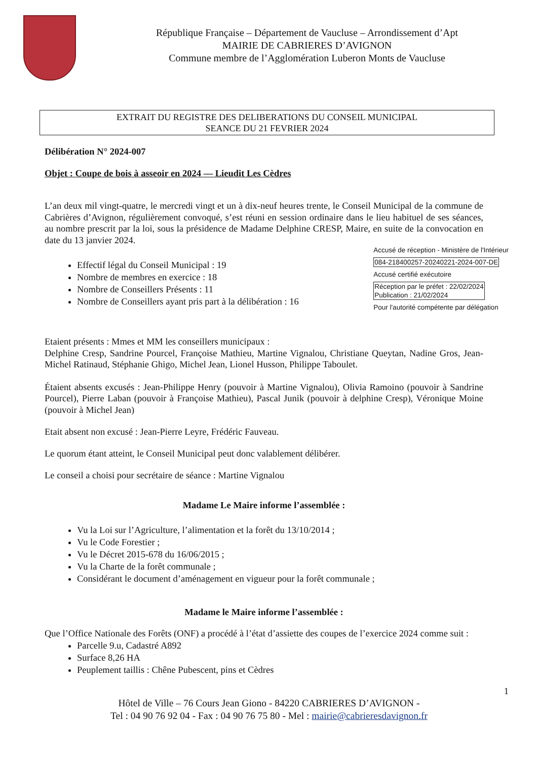République Française – Département de Vaucluse – Arrondissement d’Apt
MAIRIE DE CABRIERES D’AVIGNON
Commune membre de l’Agglomération Luberon Monts de Vaucluse
EXTRAIT DU REGISTRE DES DELIBERATIONS DU CONSEIL MUNICIPAL
SEANCE DU 21 FEVRIER 2024
Délibération N° 2024-007
Objet : Coupe de bois à asseoir en 2024 — Lieudit Les Cèdres
L’an deux mil vingt-quatre, le mercredi vingt et un à dix-neuf heures trente, le Conseil Municipal de la commune de Cabrières d’Avignon, régulièrement convoqué, s’est réuni en session ordinaire dans le lieu habituel de ses séances, au nombre prescrit par la loi, sous la présidence de Madame Delphine CRESP, Maire, en suite de la convocation en date du 13 janvier 2024.
Effectif légal du Conseil Municipal : 19
Nombre de membres en exercice : 18
Nombre de Conseillers Présents : 11
Nombre de Conseillers ayant pris part à la délibération : 16
Accusé de réception - Ministère de l'Intérieur
084-218400257-20240221-2024-007-DE
Accusé certifié exécutoire
Réception par le préfet : 22/02/2024
Publication : 21/02/2024
Pour l'autorité compétente par délégation
Etaient présents : Mmes et MM les conseillers municipaux :
Delphine Cresp, Sandrine Pourcel, Françoise Mathieu, Martine Vignalou, Christiane Queytan, Nadine Gros, Jean-Michel Ratinaud, Stéphanie Ghigo, Michel Jean, Lionel Husson, Philippe Taboulet.
Étaient absents excusés : Jean-Philippe Henry (pouvoir à Martine Vignalou), Olivia Ramoino (pouvoir à Sandrine Pourcel), Pierre Laban (pouvoir à Françoise Mathieu), Pascal Junik (pouvoir à delphine Cresp), Véronique Moine (pouvoir à Michel Jean)
Etait absent non excusé : Jean-Pierre Leyre, Frédéric Fauveau.
Le quorum étant atteint, le Conseil Municipal peut donc valablement délibérer.
Le conseil a choisi pour secrétaire de séance : Martine Vignalou
Madame Le Maire informe l’assemblée :
Vu la Loi sur l’Agriculture, l’alimentation et la forêt du 13/10/2014 ;
Vu le Code Forestier ;
Vu le Décret 2015-678 du 16/06/2015 ;
Vu la Charte de la forêt communale ;
Considérant le document d’aménagement en vigueur pour la forêt communale ;
Madame le Maire informe l’assemblée :
Que l’Office Nationale des Forêts (ONF) a procédé à l’état d’assiette des coupes de l’exercice 2024 comme suit :
Parcelle 9.u, Cadastré A892
Surface 8,26 HA
Peuplement taillis : Chêne Pubescent, pins et Cèdres
1
Hôtel de Ville – 76 Cours Jean Giono - 84220 CABRIERES D’AVIGNON -
Tel : 04 90 76 92 04 - Fax : 04 90 76 75 80 - Mel : mairie@cabrieresdavignon.fr